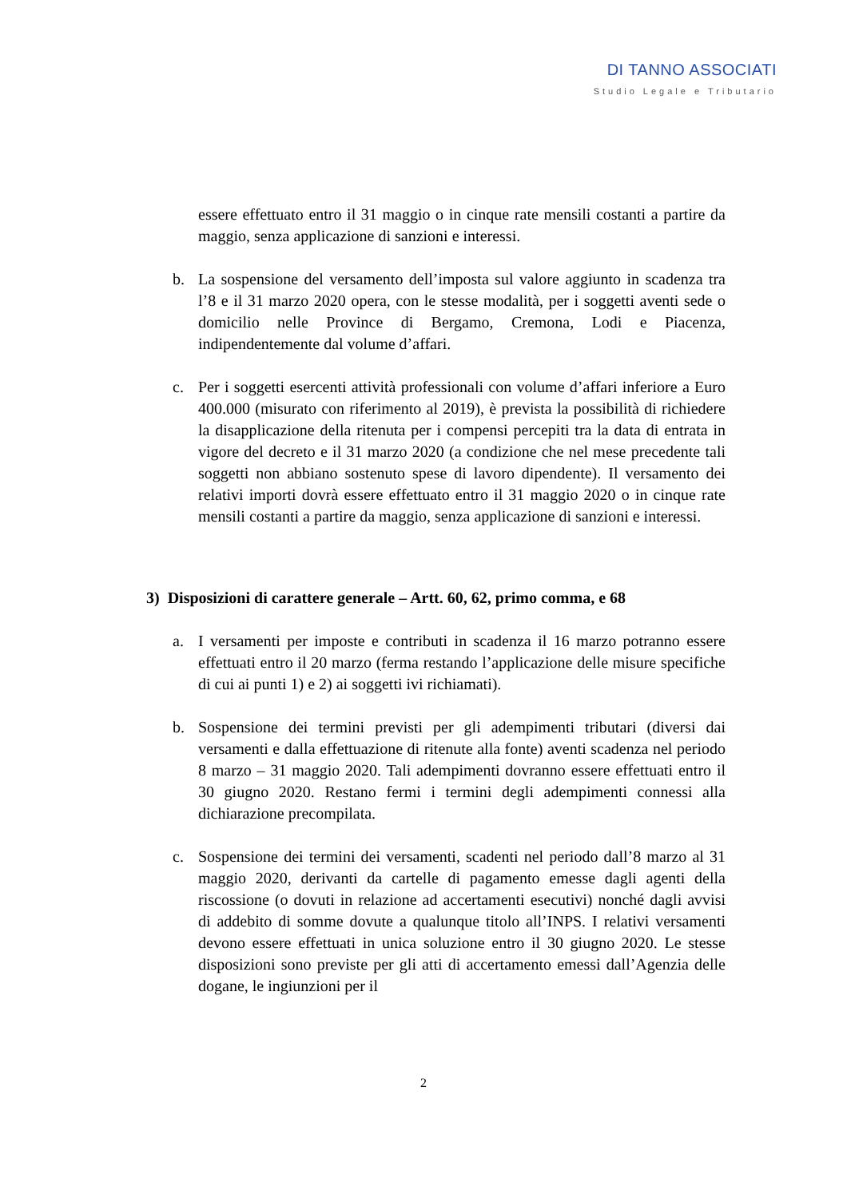DI TANNO ASSOCIATI
Studio Legale e Tributario
essere effettuato entro il 31 maggio o in cinque rate mensili costanti a partire da maggio, senza applicazione di sanzioni e interessi.
b.
La sospensione del versamento dell’imposta sul valore aggiunto in scadenza tra l’8 e il 31 marzo 2020 opera, con le stesse modalità, per i soggetti aventi sede o domicilio nelle Province di Bergamo, Cremona, Lodi e Piacenza, indipendentemente dal volume d’affari.
c.
Per i soggetti esercenti attività professionali con volume d’affari inferiore a Euro 400.000 (misurato con riferimento al 2019), è prevista la possibilità di richiedere la disapplicazione della ritenuta per i compensi percepiti tra la data di entrata in vigore del decreto e il 31 marzo 2020 (a condizione che nel mese precedente tali soggetti non abbiano sostenuto spese di lavoro dipendente). Il versamento dei relativi importi dovrà essere effettuato entro il 31 maggio 2020 o in cinque rate mensili costanti a partire da maggio, senza applicazione di sanzioni e interessi.
3) Disposizioni di carattere generale – Artt. 60, 62, primo comma, e 68
a.
I versamenti per imposte e contributi in scadenza il 16 marzo potranno essere effettuati entro il 20 marzo (ferma restando l’applicazione delle misure specifiche di cui ai punti 1) e 2) ai soggetti ivi richiamati).
b.
Sospensione dei termini previsti per gli adempimenti tributari (diversi dai versamenti e dalla effettuazione di ritenute alla fonte) aventi scadenza nel periodo 8 marzo – 31 maggio 2020. Tali adempimenti dovranno essere effettuati entro il 30 giugno 2020. Restano fermi i termini degli adempimenti connessi alla dichiarazione precompilata.
c.
Sospensione dei termini dei versamenti, scadenti nel periodo dall’8 marzo al 31 maggio 2020, derivanti da cartelle di pagamento emesse dagli agenti della riscossione (o dovuti in relazione ad accertamenti esecutivi) nonché dagli avvisi di addebito di somme dovute a qualunque titolo all’INPS. I relativi versamenti devono essere effettuati in unica soluzione entro il 30 giugno 2020. Le stesse disposizioni sono previste per gli atti di accertamento emessi dall’Agenzia delle dogane, le ingiunzioni per il
2